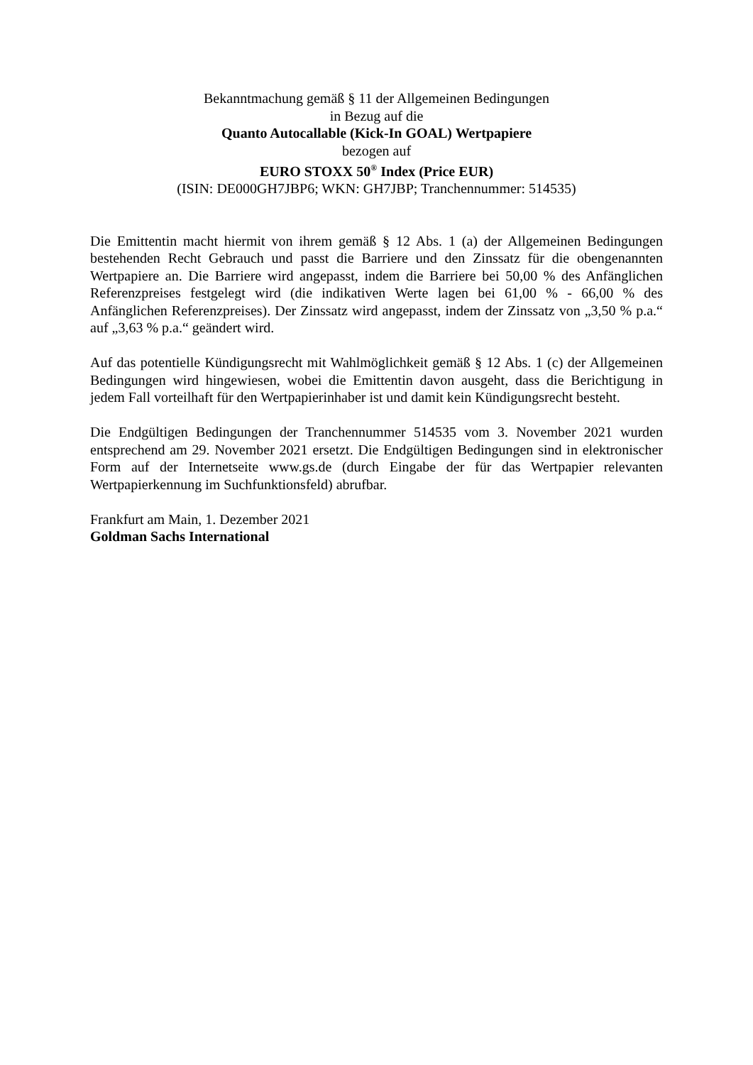Bekanntmachung gemäß § 11 der Allgemeinen Bedingungen
in Bezug auf die
Quanto Autocallable (Kick-In GOAL) Wertpapiere
bezogen auf
EURO STOXX 50<sup>®</sup> Index (Price EUR)
(ISIN: DE000GH7JBP6; WKN: GH7JBP; Tranchennummer: 514535)
Die Emittentin macht hiermit von ihrem gemäß § 12 Abs. 1 (a) der Allgemeinen Bedingungen bestehenden Recht Gebrauch und passt die Barriere und den Zinssatz für die obengenannten Wertpapiere an. Die Barriere wird angepasst, indem die Barriere bei 50,00 % des Anfänglichen Referenzpreises festgelegt wird (die indikativen Werte lagen bei 61,00 % - 66,00 % des Anfänglichen Referenzpreises). Der Zinssatz wird angepasst, indem der Zinssatz von „3,50 % p.a.“ auf „3,63 % p.a.“ geändert wird.
Auf das potentielle Kündigungsrecht mit Wahlmöglichkeit gemäß § 12 Abs. 1 (c) der Allgemeinen Bedingungen wird hingewiesen, wobei die Emittentin davon ausgeht, dass die Berichtigung in jedem Fall vorteilhaft für den Wertpapierinhaber ist und damit kein Kündigungsrecht besteht.
Die Endgültigen Bedingungen der Tranchennummer 514535 vom 3. November 2021 wurden entsprechend am 29. November 2021 ersetzt. Die Endgültigen Bedingungen sind in elektronischer Form auf der Internetseite www.gs.de (durch Eingabe der für das Wertpapier relevanten Wertpapierkennung im Suchfunktionsfeld) abrufbar.
Frankfurt am Main, 1. Dezember 2021
Goldman Sachs International